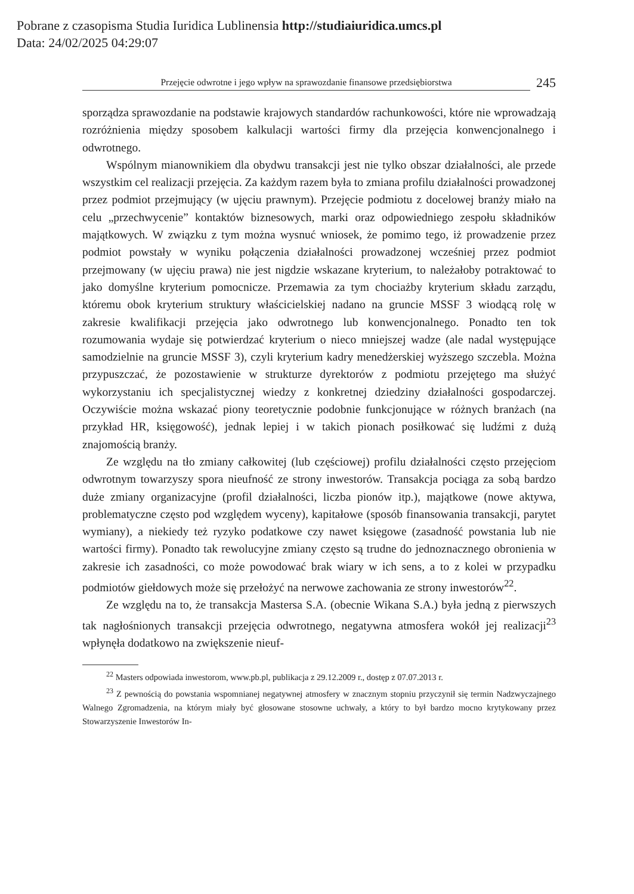Pobrane z czasopisma Studia Iuridica Lublinensia http://studiaiuridica.umcs.pl
Data: 24/02/2025 04:29:07
Przejęcie odwrotne i jego wpływ na sprawozdanie finansowe przedsiębiorstwa
245
sporządza sprawozdanie na podstawie krajowych standardów rachunkowości, które nie wprowadzają rozróżnienia między sposobem kalkulacji wartości firmy dla przejęcia konwencjonalnego i odwrotnego.
Wspólnym mianownikiem dla obydwu transakcji jest nie tylko obszar działalności, ale przede wszystkim cel realizacji przejęcia. Za każdym razem była to zmiana profilu działalności prowadzonej przez podmiot przejmujący (w ujęciu prawnym). Przejęcie podmiotu z docelowej branży miało na celu „przechwycenie” kontaktów biznesowych, marki oraz odpowiedniego zespołu składników majątkowych. W związku z tym można wysnuć wniosek, że pomimo tego, iż prowadzenie przez podmiot powstały w wyniku połączenia działalności prowadzonej wcześniej przez podmiot przejmowany (w ujęciu prawa) nie jest nigdzie wskazane kryterium, to należałoby potraktować to jako domyślne kryterium pomocnicze. Przemawia za tym chociażby kryterium składu zarządu, któremu obok kryterium struktury właścicielskiej nadano na gruncie MSSF 3 wiodącą rolę w zakresie kwalifikacji przejęcia jako odwrotnego lub konwencjonalnego. Ponadto ten tok rozumowania wydaje się potwierdzać kryterium o nieco mniejszej wadze (ale nadal występujące samodzielnie na gruncie MSSF 3), czyli kryterium kadry menedżerskiej wyższego szczebla. Można przypuszczać, że pozostawienie w strukturze dyrektorów z podmiotu przejętego ma służyć wykorzystaniu ich specjalistycznej wiedzy z konkretnej dziedziny działalności gospodarczej. Oczywiście można wskazać piony teoretycznie podobnie funkcjonujące w różnych branżach (na przykład HR, księgowość), jednak lepiej i w takich pionach posiłkować się ludźmi z dużą znajomością branży.
Ze względu na tło zmiany całkowitej (lub częściowej) profilu działalności często przejęciom odwrotnym towarzyszy spora nieufność ze strony inwestorów. Transakcja pociąga za sobą bardzo duże zmiany organizacyjne (profil działalności, liczba pionów itp.), majątkowe (nowe aktywa, problematyczne często pod względem wyceny), kapitałowe (sposób finansowania transakcji, parytet wymiany), a niekiedy też ryzyko podatkowe czy nawet księgowe (zasadność powstania lub nie wartości firmy). Ponadto tak rewolucyjne zmiany często są trudne do jednoznacznego obronienia w zakresie ich zasadności, co może powodować brak wiary w ich sens, a to z kolei w przypadku podmiotów giełdowych może się przełożyć na nerwowe zachowania ze strony inwestorów<sup>22</sup>.
Ze względu na to, że transakcja Mastersa S.A. (obecnie Wikana S.A.) była jedną z pierwszych tak nagłośnionych transakcji przejęcia odwrotnego, negatywna atmosfera wokół jej realizacji<sup>23</sup> wpłynęła dodatkowo na zwiększenie nieuf-
<sup>22</sup> Masters odpowiada inwestorom, www.pb.pl, publikacja z 29.12.2009 r., dostęp z 07.07.2013 r.
<sup>23</sup> Z pewnością do powstania wspomnianej negatywnej atmosfery w znacznym stopniu przyczynił się termin Nadzwyczajnego Walnego Zgromadzenia, na którym miały być głosowane stosowne uchwały, a który to był bardzo mocno krytykowany przez Stowarzyszenie Inwestorów In-